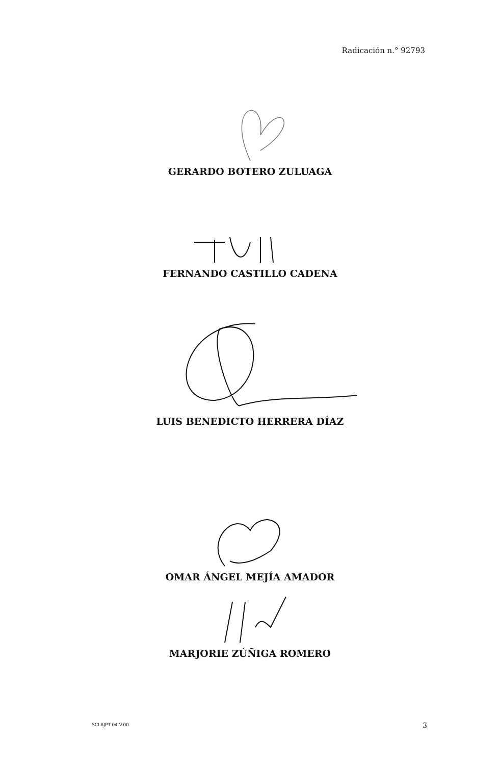Radicación n.° 92793
GERARDO BOTERO ZULUAGA
FERNANDO CASTILLO CADENA
LUIS BENEDICTO HERRERA DÍAZ
OMAR ÁNGEL MEJÍA AMADOR
MARJORIE ZÚÑIGA ROMERO
SCLAJPT-04 V.00 3